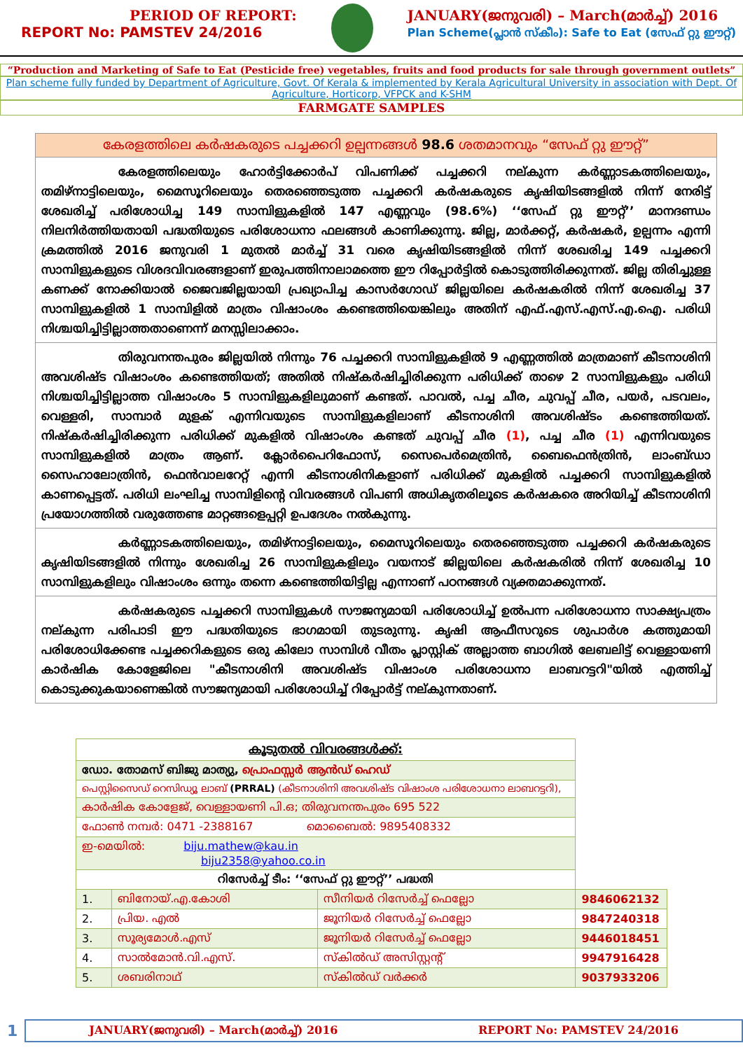PERIOD OF REPORT:
REPORT No: PAMSTEV 24/2016
JANUARY(ജനുവരി) – March(മാർച്ച്) 2016
Plan Scheme(പ്ലാൻ സ്കീം): Safe to Eat (സേഫ് റ്റു ഈറ്റ്)
“Production and Marketing of Safe to Eat (Pesticide free) vegetables, fruits and food products for sale through government outlets”
Plan scheme fully funded by Department of Agriculture, Govt. Of Kerala & implemented by Kerala Agricultural University in association with Dept. Of Agriculture, Horticorp, VFPCK and K-SHM
FARMGATE SAMPLES
കേരളത്തിലെ കർഷകരുടെ പച്ചക്കറി ഉല്പന്നങ്ങൾ 98.6 ശതമാനവും “സേഫ് റ്റു ഈറ്റ്”
കേരളത്തിലെയും ഹോർട്ടിക്കോർപ് വിപണിക്ക് പച്ചക്കറി നല്കുന്ന കർണ്ണാടകത്തിലെയും, തമിഴ്നാട്ടിലെയും, മൈസൂറിലെയും തെരഞ്ഞെടുത്ത പച്ചക്കറി കർഷകരുടെ കൃഷിയിടങ്ങളിൽ നിന്ന് നേരിട്ട് ശേഖരിച്ച് പരിശോധിച്ച 149 സാമ്പിളുകളിൽ 147 എണ്ണവും (98.6%) ‘‘സേഫ് റ്റു ഈറ്റ്’’ മാനദണ്ഡം നിലനിർത്തിയതായി പദ്ധതിയുടെ പരിശോധനാ ഫലങ്ങൾ കാണിക്കുന്നു. ജില്ല, മാർക്കറ്റ്, കർഷകർ, ഉല്പന്നം എന്നി ക്രമത്തിൽ 2016 ജനുവരി 1 മുതൽ മാർച്ച് 31 വരെ കൃഷിയിടങ്ങളിൽ നിന്ന് ശേഖരിച്ച 149 പച്ചക്കറി സാമ്പിളുകളുടെ വിശദവിവരങ്ങളാണ് ഇരുപത്തിനാലാമത്തെ ഈ റിപ്പോർട്ടിൽ കൊടുത്തിരിക്കുന്നത്. ജില്ല തിരിച്ചുള്ള കണക്ക് നോക്കിയാൽ ജൈവജില്ലയായി പ്രഖ്യാപിച്ച കാസർഗോഡ് ജില്ലയിലെ കർഷകരിൽ നിന്ന് ശേഖരിച്ച 37 സാമ്പിളുകളിൽ 1 സാമ്പിളിൽ മാത്രം വിഷാംശം കണ്ടെത്തിയെങ്കിലും അതിന് എഫ്.എസ്.എസ്.എ.ഐ. പരിധി നിശ്ചയിച്ചിട്ടില്ലാത്തതാണെന്ന് മനസ്സിലാക്കാം.
തിരുവനന്തപുരം ജില്ലയിൽ നിന്നും 76 പച്ചക്കറി സാമ്പിളുകളിൽ 9 എണ്ണത്തിൽ മാത്രമാണ് കീടനാശിനി അവശിഷ്ട വിഷാംശം കണ്ടെത്തിയത്; അതിൽ നിഷ്കർഷിച്ചിരിക്കുന്ന പരിധിക്ക് താഴെ 2 സാമ്പിളുകളും പരിധി നിശ്ചയിച്ചിട്ടില്ലാത്ത വിഷാംശം 5 സാമ്പിളുകളിലുമാണ് കണ്ടത്. പാവൽ, പച്ച ചീര, ചുവപ്പ് ചീര, പയർ, പടവലം, വെള്ളരി, സാമ്പാർ മുളക് എന്നിവയുടെ സാമ്പിളുകളിലാണ് കീടനാശിനി അവശിഷ്ടം കണ്ടെത്തിയത്. നിഷ്കർഷിച്ചിരിക്കുന്ന പരിധിക്ക് മുകളിൽ വിഷാംശം കണ്ടത് ചുവപ്പ് ചീര (1), പച്ച ചീര (1) എന്നിവയുടെ സാമ്പിളുകളിൽ മാത്രം ആണ്. ക്ലോർപൈറിഫോസ്, സൈപെർമെത്രിൻ, ബൈഫെൻത്രിൻ, ലാംബ്ഡാ സൈഹാലോത്രിൻ, ഫെൻവാലറേറ്റ് എന്നി കീടനാശിനികളാണ് പരിധിക്ക് മുകളിൽ പച്ചക്കറി സാമ്പിളുകളിൽ കാണപ്പെട്ടത്. പരിധി ലംഘിച്ച സാമ്പിളിന്റെ വിവരങ്ങൾ വിപണി അധികൃതരിലൂടെ കർഷകരെ അറിയിച്ച് കീടനാശിനി പ്രയോഗത്തിൽ വരുത്തേണ്ട മാറ്റങ്ങളെപ്പറ്റി ഉപദേശം നൽകുന്നു.
കർണ്ണാടകത്തിലെയും, തമിഴ്നാട്ടിലെയും, മൈസൂറിലെയും തെരഞ്ഞെടുത്ത പച്ചക്കറി കർഷകരുടെ കൃഷിയിടങ്ങളിൽ നിന്നും ശേഖരിച്ച 26 സാമ്പിളുകളിലും വയനാട് ജില്ലയിലെ കർഷകരിൽ നിന്ന് ശേഖരിച്ച 10 സാമ്പിളുകളിലും വിഷാംശം ഒന്നും തന്നെ കണ്ടെത്തിയിട്ടില്ല എന്നാണ് പഠനങ്ങൾ വ്യക്തമാക്കുന്നത്.
കർഷകരുടെ പച്ചക്കറി സാമ്പിളുകൾ സൗജന്യമായി പരിശോധിച്ച് ഉൽപന്ന പരിശോധനാ സാക്ഷ്യപത്രം നല്കുന്ന പരിപാടി ഈ പദ്ധതിയുടെ ഭാഗമായി തുടരുന്നു. കൃഷി ആഫീസറുടെ ശുപാർശ കത്തുമായി പരിശോധിക്കേണ്ട പച്ചക്കറികളുടെ ഒരു കിലോ സാമ്പിൾ വീതം പ്ലാസ്റ്റിക് അല്ലാത്ത ബാഗിൽ ലേബലിട്ട് വെള്ളായണി കാർഷിക കോളേജിലെ "കീടനാശിനി അവശിഷ്ട വിഷാംശ പരിശോധനാ ലാബറട്ടറി"യിൽ എത്തിച്ച് കൊടുക്കുകയാണെങ്കിൽ സൗജന്യമായി പരിശോധിച്ച് റിപ്പോർട്ട് നല്കുന്നതാണ്.
| കൂടുതൽ വിവരങ്ങൾക്ക്: | | | |
| ഡോ. തോമസ് ബിജു മാത്യു, പ്രൊഫസ്സർ ആൻഡ് ഹെഡ് | | | |
| പെസ്റ്റിസൈഡ് റെസിഡ്യൂ ലാബ് (PRRAL) (കീടനാശിനി അവശിഷ്ട വിഷാംശ പരിശോധനാ ലാബറട്ടറി), | | | |
| കാർഷിക കോളേജ്, വെള്ളായണി പി.ഒ; തിരുവനന്തപുരം 695 522 | | | |
| ഫോൺ നമ്പർ: 0471 -2388167 മൊബൈൽ: 9895408332 | | | |
| ഇ-മെയിൽ: biju.mathew@kau.in biju2358@yahoo.co.in | | | |
| റിസേർച്ച് ടീം: ‘‘സേഫ് റ്റു ഈറ്റ്’’ പദ്ധതി | | | |
| 1. | ബിനോയ്.എ.കോശി | സീനിയർ റിസേർച്ച് ഫെല്ലോ | 9846062132 |
| 2. | പ്രിയ. എൽ | ജൂനിയർ റിസേർച്ച് ഫെല്ലോ | 9847240318 |
| 3. | സൂര്യമോൾ.എസ് | ജൂനിയർ റിസേർച്ച് ഫെല്ലോ | 9446018451 |
| 4. | സാൽമോൻ.വി.എസ്. | സ്കിൽഡ് അസിസ്റ്റന്റ് | 9947916428 |
| 5. | ശബരിനാഥ് | സ്കിൽഡ് വർക്കർ | 9037933206 |
1
JANUARY(ജനുവരി) – March(മാർച്ച്) 2016 REPORT No: PAMSTEV 24/2016